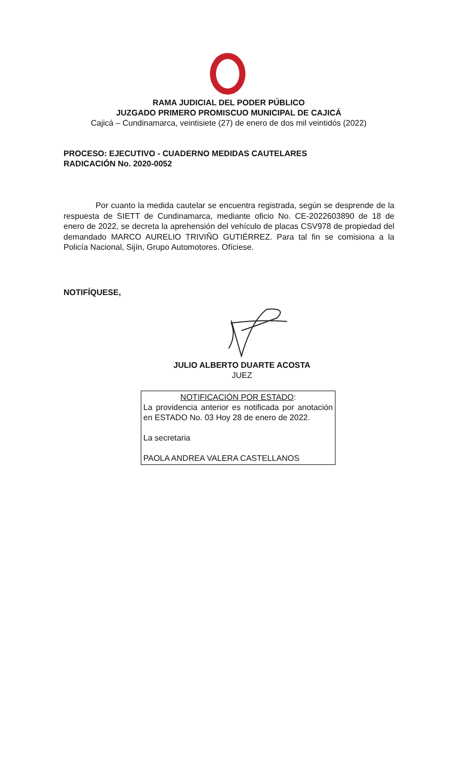RAMA JUDICIAL DEL PODER PÚBLICO
JUZGADO PRIMERO PROMISCUO MUNICIPAL DE CAJICÁ
Cajicá – Cundinamarca, veintisiete (27) de enero de dos mil veintidós (2022)
PROCESO: EJECUTIVO - CUADERNO MEDIDAS CAUTELARES
RADICACIÓN No. 2020-0052
Por cuanto la medida cautelar se encuentra registrada, según se desprende de la respuesta de SIETT de Cundinamarca, mediante oficio No. CE-2022603890 de 18 de enero de 2022, se decreta la aprehensión del vehículo de placas CSV978 de propiedad del demandado MARCO AURELIO TRIVIÑO GUTIÉRREZ. Para tal fin se comisiona a la Policía Nacional, Sijín, Grupo Automotores. Ofíciese.
NOTIFÍQUESE,
JULIO ALBERTO DUARTE ACOSTA
JUEZ
NOTIFICACIÓN POR ESTADO:
La providencia anterior es notificada por anotación en ESTADO No. 03 Hoy 28 de enero de 2022.
La secretaria
PAOLA ANDREA VALERA CASTELLANOS